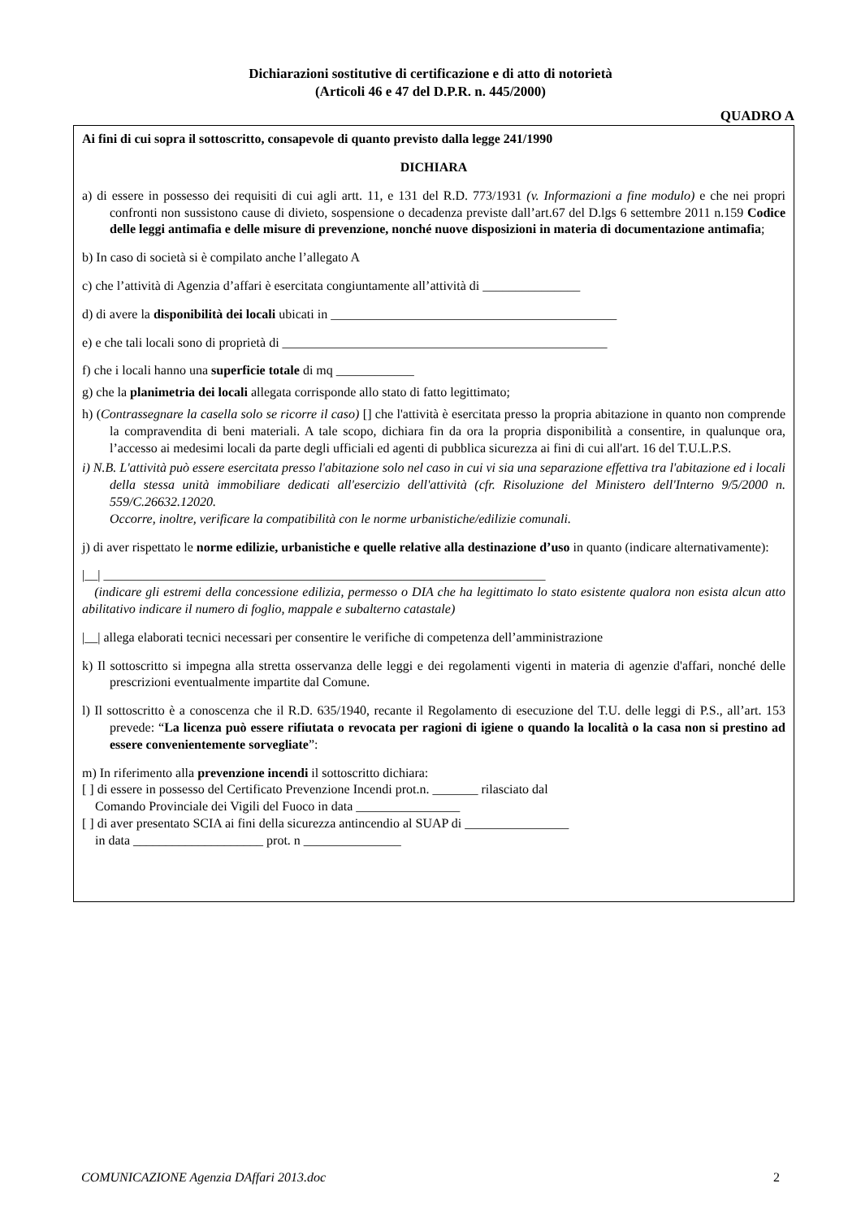Dichiarazioni sostitutive di certificazione e di atto di notorietà
(Articoli 46 e 47 del D.P.R. n. 445/2000)
QUADRO A
Ai fini di cui sopra il sottoscritto, consapevole di quanto previsto dalla legge 241/1990
DICHIARA
a) di essere in possesso dei requisiti di cui agli artt. 11, e 131 del R.D. 773/1931 (v. Informazioni a fine modulo) e che nei propri confronti non sussistono cause di divieto, sospensione o decadenza previste dall’art.67 del D.lgs 6 settembre 2011 n.159 Codice delle leggi antimafia e delle misure di prevenzione, nonché nuove disposizioni in materia di documentazione antimafia;
b) In caso di società si è compilato anche l’allegato A
c) che l’attività di Agenzia d’affari è esercitata congiuntamente all’attività di _______________
d) di avere la disponibilità dei locali ubicati in ____________________________________________
e) e che tali locali sono di proprietà di __________________________________________________
f) che i locali hanno una superficie totale di mq ____________
g) che la planimetria dei locali allegata corrisponde allo stato di fatto legittimato;
h) (Contrassegnare la casella solo se ricorre il caso) [] che l'attività è esercitata presso la propria abitazione in quanto non comprende la compravendita di beni materiali. A tale scopo, dichiara fin da ora la propria disponibilità a consentire, in qualunque ora, l’accesso ai medesimi locali da parte degli ufficiali ed agenti di pubblica sicurezza ai fini di cui all'art. 16 del T.U.L.P.S.
i) N.B. L'attività può essere esercitata presso l'abitazione solo nel caso in cui vi sia una separazione effettiva tra l'abitazione ed i locali della stessa unità immobiliare dedicati all'esercizio dell'attività (cfr. Risoluzione del Ministero dell'Interno 9/5/2000 n. 559/C.26632.12020.
Occorre, inoltre, verificare la compatibilità con le norme urbanistiche/edilizie comunali.
j) di aver rispettato le norme edilizie, urbanistiche e quelle relative alla destinazione d’uso in quanto (indicare alternativamente):
|__| ____________________________________________________________________
(indicare gli estremi della concessione edilizia, permesso o DIA che ha legittimato lo stato esistente qualora non esista alcun atto abilitativo indicare il numero di foglio, mappale e subalterno catastale)
|__| allega elaborati tecnici necessari per consentire le verifiche di competenza dell’amministrazione
k) Il sottoscritto si impegna alla stretta osservanza delle leggi e dei regolamenti vigenti in materia di agenzie d'affari, nonché delle prescrizioni eventualmente impartite dal Comune.
l) Il sottoscritto è a conoscenza che il R.D. 635/1940, recante il Regolamento di esecuzione del T.U. delle leggi di P.S., all’art. 153 prevede: “La licenza può essere rifiutata o revocata per ragioni di igiene o quando la località o la casa non si prestino ad essere convenientemente sorvegliate”:
m) In riferimento alla prevenzione incendi il sottoscritto dichiara:
[ ] di essere in possesso del Certificato Prevenzione Incendi prot.n. _______ rilasciato dal
Comando Provinciale dei Vigili del Fuoco in data ________________
[ ] di aver presentato SCIA ai fini della sicurezza antincendio al SUAP di ________________
in data ____________________ prot. n _______________
COMUNICAZIONE Agenzia DAffari 2013.doc 2